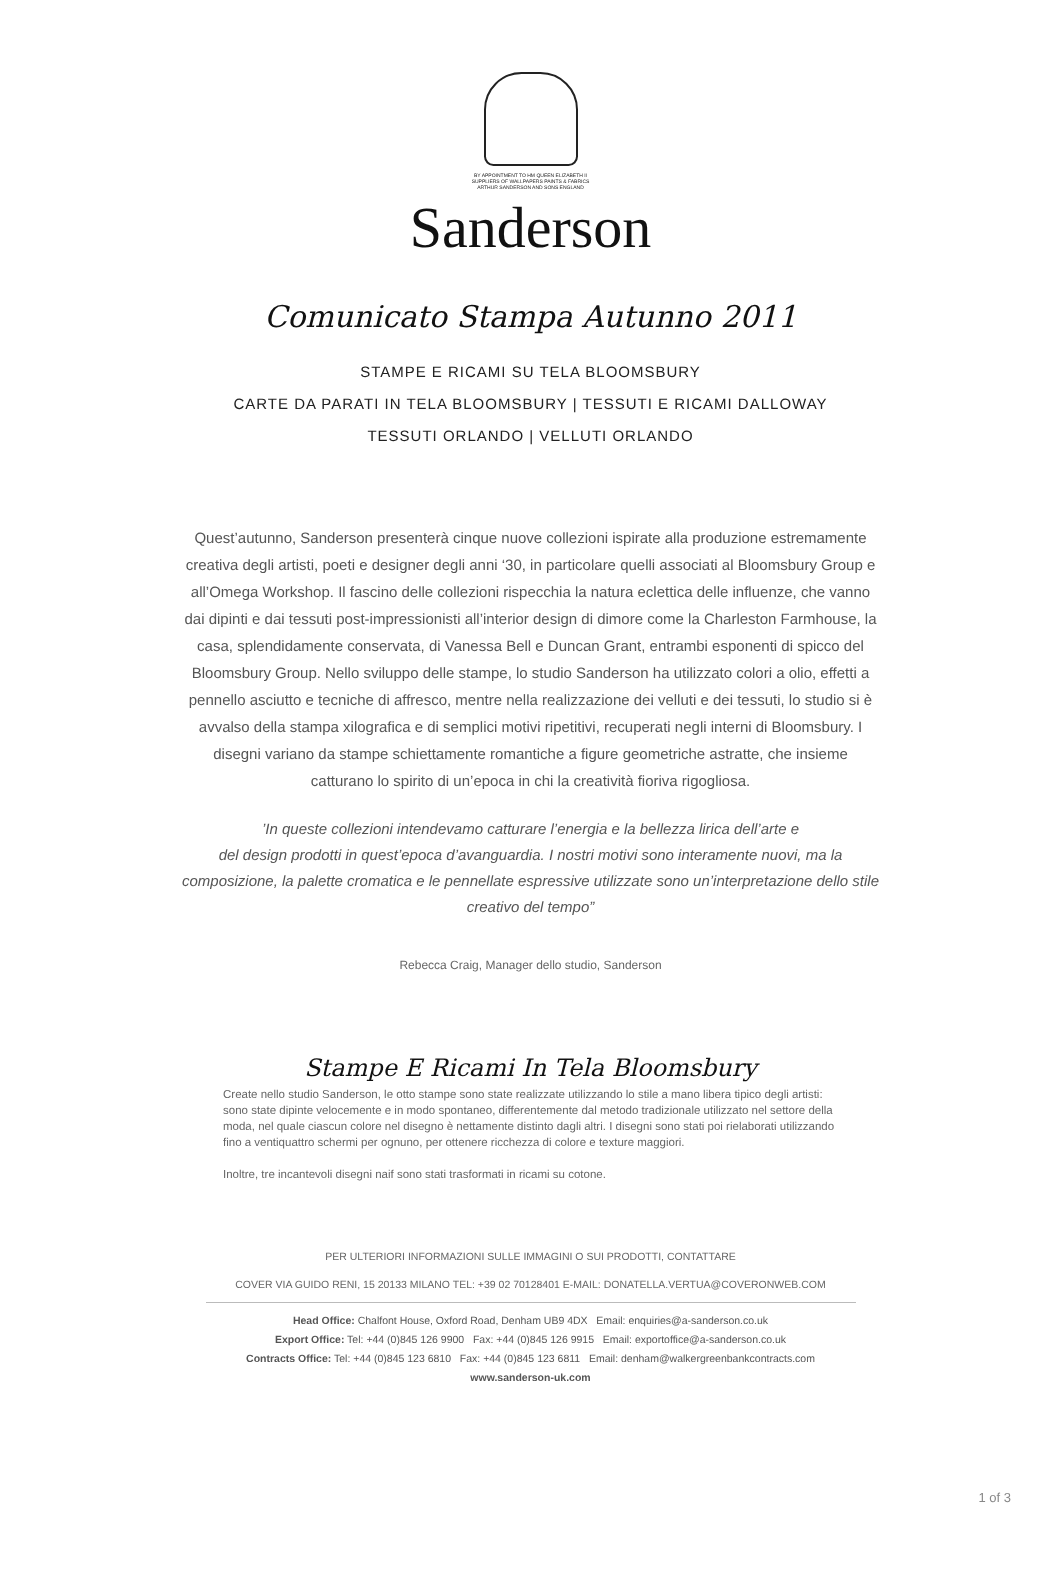BY APPOINTMENT TO HM QUEEN ELIZABETH II
SUPPLIERS OF WALLPAPERS PAINTS & FABRICS
ARTHUR SANDERSON AND SONS ENGLAND
Sanderson
Comunicato Stampa Autunno 2011
STAMPE E RICAMI SU TELA BLOOMSBURY
CARTE DA PARATI IN TELA BLOOMSBURY | TESSUTI E RICAMI DALLOWAY
TESSUTI ORLANDO | VELLUTI ORLANDO
Quest’autunno, Sanderson presenterà cinque nuove collezioni ispirate alla produzione estremamente creativa degli artisti, poeti e designer degli anni ‘30, in particolare quelli associati al Bloomsbury Group e all’Omega Workshop. Il fascino delle collezioni rispecchia la natura eclettica delle influenze, che vanno dai dipinti e dai tessuti post-impressionisti all’interior design di dimore come la Charleston Farmhouse, la casa, splendidamente conservata, di Vanessa Bell e Duncan Grant, entrambi esponenti di spicco del Bloomsbury Group. Nello sviluppo delle stampe, lo studio Sanderson ha utilizzato colori a olio, effetti a pennello asciutto e tecniche di affresco, mentre nella realizzazione dei velluti e dei tessuti, lo studio si è avvalso della stampa xilografica e di semplici motivi ripetitivi, recuperati negli interni di Bloomsbury. I disegni variano da stampe schiettamente romantiche a figure geometriche astratte, che insieme catturano lo spirito di un’epoca in chi la creatività fioriva rigogliosa.
’In queste collezioni intendevamo catturare l’energia e la bellezza lirica dell’arte e
del design prodotti in quest’epoca d’avanguardia. I nostri motivi sono interamente nuovi, ma la composizione, la palette cromatica e le pennellate espressive utilizzate sono un’interpretazione dello stile creativo del tempo”
Rebecca Craig, Manager dello studio, Sanderson
Stampe E Ricami In Tela Bloomsbury
Create nello studio Sanderson, le otto stampe sono state realizzate utilizzando lo stile a mano libera tipico degli artisti: sono state dipinte velocemente e in modo spontaneo, differentemente dal metodo tradizionale utilizzato nel settore della moda, nel quale ciascun colore nel disegno è nettamente distinto dagli altri. I disegni sono stati poi rielaborati utilizzando fino a ventiquattro schermi per ognuno, per ottenere ricchezza di colore e texture maggiori.
Inoltre, tre incantevoli disegni naif sono stati trasformati in ricami su cotone.
PER ULTERIORI INFORMAZIONI SULLE IMMAGINI O SUI PRODOTTI, CONTATTARE
COVER VIA GUIDO RENI, 15 20133 MILANO TEL: +39 02 70128401 E-MAIL: DONATELLA.VERTUA@COVERONWEB.COM
Head Office: Chalfont House, Oxford Road, Denham UB9 4DX Email: enquiries@a-sanderson.co.uk
Export Office: Tel: +44 (0)845 126 9900 Fax: +44 (0)845 126 9915 Email: exportoffice@a-sanderson.co.uk
Contracts Office: Tel: +44 (0)845 123 6810 Fax: +44 (0)845 123 6811 Email: denham@walkergreenbankcontracts.com
www.sanderson-uk.com
1 of 3